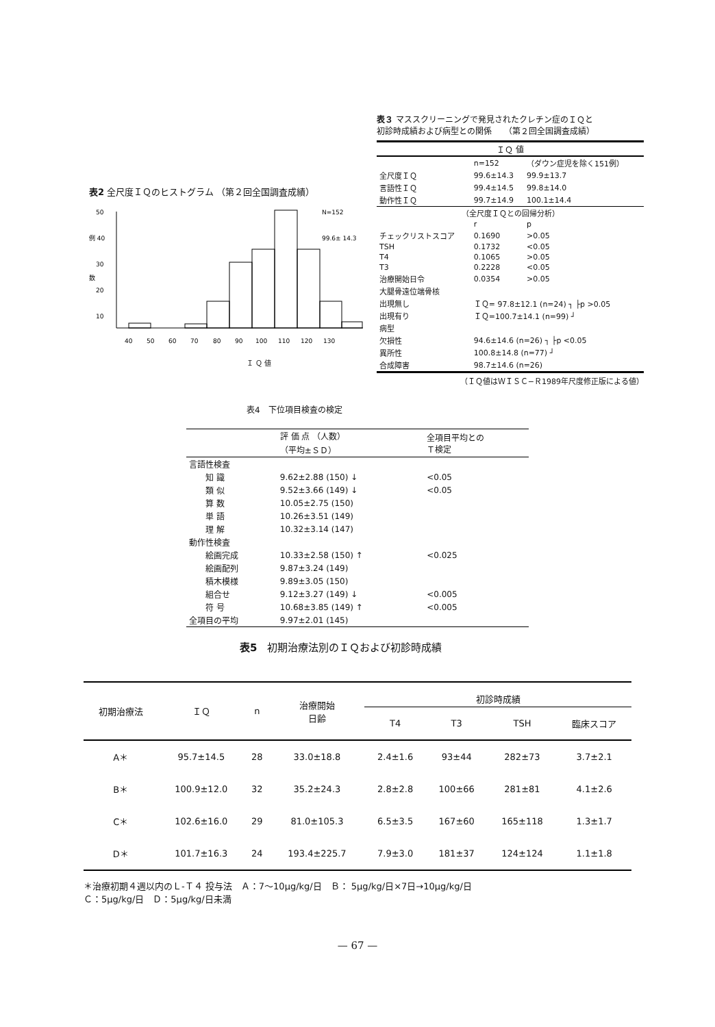表2 全尺度ＩＱのヒストグラム （第２回全国調査成績）
50
例 40
30
数
20
10
N=152
99.6± 14.3
40
50
60
70
80
90
100
110
120
130
Ｉ Ｑ 値
表３ マススクリーニングで発見されたクレチン症のＩＱと
初診時成績および病型との関係　　（第２回全国調査成績）
| ＩＱ 値 | | |
| --- | --- | --- |
| | n=152 | （ダウン症児を除く151例） |
| 全尺度ＩＱ | 99.6±14.3 | 99.9±13.7 |
| 言語性ＩＱ | 99.4±14.5 | 99.8±14.0 |
| 動作性ＩＱ | 99.7±14.9 | 100.1±14.4 |
| （全尺度ＩＱとの回帰分析） | | |
| | r | p |
| チェックリストスコア | 0.1690 | >0.05 |
| TSH | 0.1732 | <0.05 |
| T4 | 0.1065 | >0.05 |
| T3 | 0.2228 | <0.05 |
| 治療開始日令 | 0.0354 | >0.05 |
| 大腿骨遠位端骨核 | | |
| 出現無し | ＩＱ= 97.8±12.1 (n=24) ┐ ├p >0.05 | |
| 出現有り | ＩＱ=100.7±14.1 (n=99) ┘ | |
| 病型 | | |
| 欠損性 | 94.6±14.6 (n=26) ┐ ├p <0.05 | |
| 異所性 | 100.8±14.8 (n=77) ┘ | |
| 合成障害 | 98.7±14.6 (n=26) | |
（ＩＱ値はＷＩＳＣ−Ｒ1989年尺度修正版による値）
表4　下位項目検査の検定
| | 評 価 点 （人数） （平均±ＳＤ） | 全項目平均との Ｔ検定 |
| --- | --- | --- |
| 言語性検査 | | |
| 知 識 | 9.62±2.88 (150) ↓ | <0.05 |
| 類 似 | 9.52±3.66 (149) ↓ | <0.05 |
| 算 数 | 10.05±2.75 (150) | |
| 単 語 | 10.26±3.51 (149) | |
| 理 解 | 10.32±3.14 (147) | |
| 動作性検査 | | |
| 絵画完成 | 10.33±2.58 (150) ↑ | <0.025 |
| 絵画配列 | 9.87±3.24 (149) | |
| 積木模様 | 9.89±3.05 (150) | |
| 組合せ | 9.12±3.27 (149) ↓ | <0.005 |
| 符 号 | 10.68±3.85 (149) ↑ | <0.005 |
| 全項目の平均 | 9.97±2.01 (145) | |
表5　初期治療法別のＩＱおよび初診時成績
| 初期治療法 | ＩＱ | n | 治療開始 日齢 | 初診時成績 | | | |
| --- | --- | --- | --- | --- | --- | --- | --- |
| | | | | T4 | T3 | TSH | 臨床スコア |
| A＊ | 95.7±14.5 | 28 | 33.0±18.8 | 2.4±1.6 | 93±44 | 282±73 | 3.7±2.1 |
| B＊ | 100.9±12.0 | 32 | 35.2±24.3 | 2.8±2.8 | 100±66 | 281±81 | 4.1±2.6 |
| C＊ | 102.6±16.0 | 29 | 81.0±105.3 | 6.5±3.5 | 167±60 | 165±118 | 1.3±1.7 |
| D＊ | 101.7±16.3 | 24 | 193.4±225.7 | 7.9±3.0 | 181±37 | 124±124 | 1.1±1.8 |
＊治療初期４週以内のＬ-Ｔ４ 投与法　Ａ：7〜10μg/kg/日　Ｂ： 5μg/kg/日×7日→10μg/kg/日
Ｃ：5μg/kg/日　Ｄ：5μg/kg/日未満
— 67 —